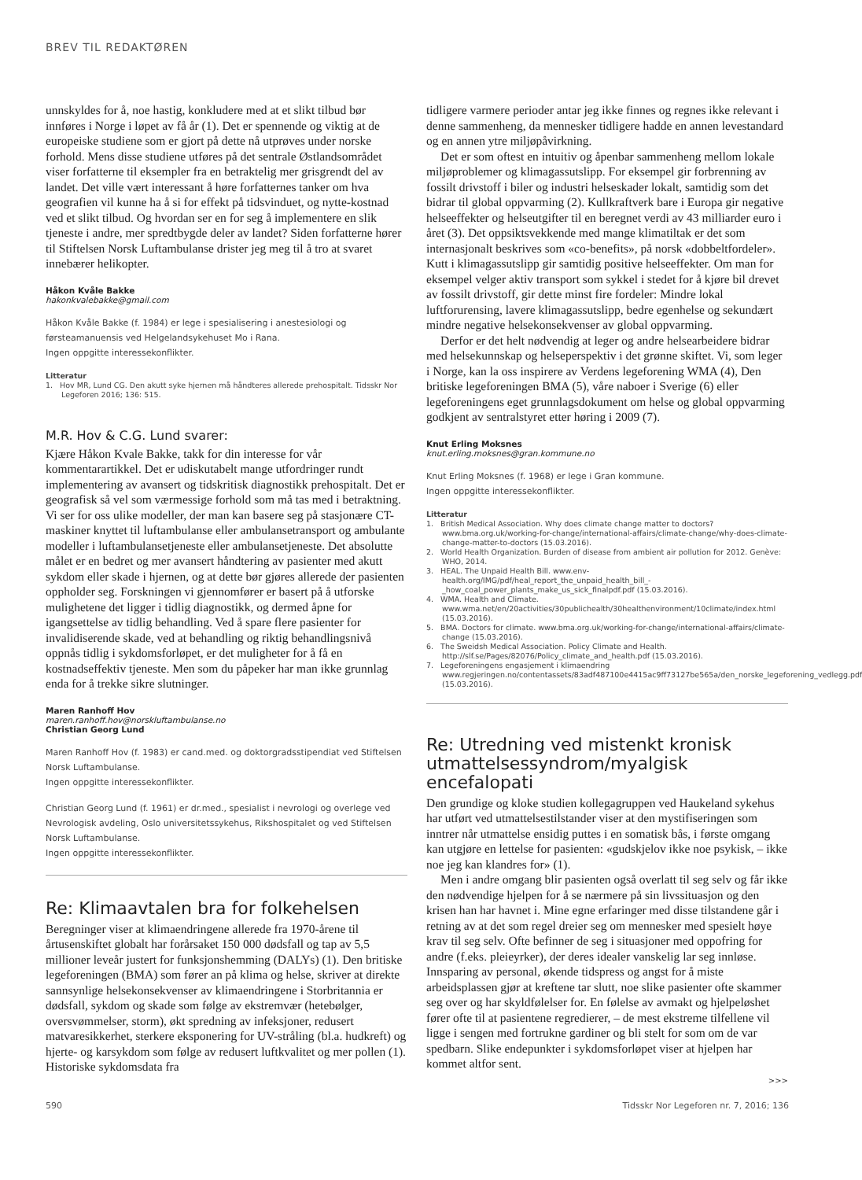BREV TIL REDAKTØREN
unnskyldes for å, noe hastig, konkludere med at et slikt tilbud bør innføres i Norge i løpet av få år (1). Det er spennende og viktig at de europeiske studiene som er gjort på dette nå utprøves under norske forhold. Mens disse studiene utføres på det sentrale Østlandsområdet viser forfatterne til eksempler fra en betraktelig mer grisgrendt del av landet. Det ville vært interessant å høre forfatternes tanker om hva geografien vil kunne ha å si for effekt på tidsvinduet, og nytte-kostnad ved et slikt tilbud. Og hvordan ser en for seg å implementere en slik tjeneste i andre, mer spredtbygde deler av landet? Siden forfatterne hører til Stiftelsen Norsk Luftambulanse drister jeg meg til å tro at svaret innebærer helikopter.
Håkon Kvåle Bakke
hakonkvalebakke@gmail.com
Håkon Kvåle Bakke (f. 1984) er lege i spesialisering i anestesiologi og førsteamanuensis ved Helgelandsykehuset Mo i Rana.
Ingen oppgitte interessekonflikter.
Litteratur
1. Hov MR, Lund CG. Den akutt syke hjernen må håndteres allerede prehospitalt. Tidsskr Nor Legeforen 2016; 136: 515.
M.R. Hov & C.G. Lund svarer:
Kjære Håkon Kvale Bakke, takk for din interesse for vår kommentarartikkel. Det er udiskutabelt mange utfordringer rundt implementering av avansert og tidskritisk diagnostikk prehospitalt. Det er geografisk så vel som værmessige forhold som må tas med i betraktning. Vi ser for oss ulike modeller, der man kan basere seg på stasjonære CT-maskiner knyttet til luftambulanse eller ambulansetransport og ambulante modeller i luftambulansetjeneste eller ambulansetjeneste. Det absolutte målet er en bedret og mer avansert håndtering av pasienter med akutt sykdom eller skade i hjernen, og at dette bør gjøres allerede der pasienten oppholder seg. Forskningen vi gjennomfører er basert på å utforske mulighetene det ligger i tidlig diagnostikk, og dermed åpne for igangsettelse av tidlig behandling. Ved å spare flere pasienter for invalidiserende skade, ved at behandling og riktig behandlingsnivå oppnås tidlig i sykdomsforløpet, er det muligheter for å få en kostnadseffektiv tjeneste. Men som du påpeker har man ikke grunnlag enda for å trekke sikre slutninger.
Maren Ranhoff Hov
maren.ranhoff.hov@norskluftambulanse.no
Christian Georg Lund
Maren Ranhoff Hov (f. 1983) er cand.med. og doktorgradsstipendiat ved Stiftelsen Norsk Luftambulanse.
Ingen oppgitte interessekonflikter.
Christian Georg Lund (f. 1961) er dr.med., spesialist i nevrologi og overlege ved Nevrologisk avdeling, Oslo universitetssykehus, Rikshospitalet og ved Stiftelsen Norsk Luftambulanse.
Ingen oppgitte interessekonflikter.
Re: Klimaavtalen bra for folkehelsen
Beregninger viser at klimaendringene allerede fra 1970-årene til årtusenskiftet globalt har forårsaket 150 000 dødsfall og tap av 5,5 millioner leveår justert for funksjonshemming (DALYs) (1). Den britiske legeforeningen (BMA) som fører an på klima og helse, skriver at direkte sannsynlige helsekonsekvenser av klimaendringene i Storbritannia er dødsfall, sykdom og skade som følge av ekstremvær (hetebølger, oversvømmelser, storm), økt spredning av infeksjoner, redusert matvaresikkerhet, sterkere eksponering for UV-stråling (bl.a. hudkreft) og hjerte- og karsykdom som følge av redusert luftkvalitet og mer pollen (1). Historiske sykdomsdata fra
tidligere varmere perioder antar jeg ikke finnes og regnes ikke relevant i denne sammenheng, da mennesker tidligere hadde en annen levestandard og en annen ytre miljøpåvirkning.
Det er som oftest en intuitiv og åpenbar sammenheng mellom lokale miljøproblemer og klimagassutslipp. For eksempel gir forbrenning av fossilt drivstoff i biler og industri helseskader lokalt, samtidig som det bidrar til global oppvarming (2). Kullkraftverk bare i Europa gir negative helseeffekter og helseutgifter til en beregnet verdi av 43 milliarder euro i året (3). Det oppsiktsvekkende med mange klimatiltak er det som internasjonalt beskrives som «co-benefits», på norsk «dobbeltfordeler». Kutt i klimagassutslipp gir samtidig positive helseeffekter. Om man for eksempel velger aktiv transport som sykkel i stedet for å kjøre bil drevet av fossilt drivstoff, gir dette minst fire fordeler: Mindre lokal luftforurensing, lavere klimagassutslipp, bedre egenhelse og sekundært mindre negative helsekonsekvenser av global oppvarming.
Derfor er det helt nødvendig at leger og andre helsearbeidere bidrar med helsekunnskap og helseperspektiv i det grønne skiftet. Vi, som leger i Norge, kan la oss inspirere av Verdens legeforening WMA (4), Den britiske legeforeningen BMA (5), våre naboer i Sverige (6) eller legeforeningens eget grunnlagsdokument om helse og global oppvarming godkjent av sentralstyret etter høring i 2009 (7).
Knut Erling Moksnes
knut.erling.moksnes@gran.kommune.no
Knut Erling Moksnes (f. 1968) er lege i Gran kommune.
Ingen oppgitte interessekonflikter.
Litteratur
1. British Medical Association. Why does climate change matter to doctors? www.bma.org.uk/working-for-change/international-affairs/climate-change/why-does-climate-change-matter-to-doctors (15.03.2016).
2. World Health Organization. Burden of disease from ambient air pollution for 2012. Genève: WHO, 2014.
3. HEAL. The Unpaid Health Bill. www.env-health.org/IMG/pdf/heal_report_the_unpaid_health_bill_-_how_coal_power_plants_make_us_sick_finalpdf.pdf (15.03.2016).
4. WMA. Health and Climate. www.wma.net/en/20activities/30publichealth/30healthenvironment/10climate/index.html (15.03.2016).
5. BMA. Doctors for climate. www.bma.org.uk/working-for-change/international-affairs/climate-change (15.03.2016).
6. The Sweidsh Medical Association. Policy Climate and Health. http://slf.se/Pages/82076/Policy_climate_and_health.pdf (15.03.2016).
7. Legeforeningens engasjement i klimaendring www.regjeringen.no/contentassets/83adf487100e4415ac9ff73127be565a/den_norske_legeforening_vedlegg.pdf (15.03.2016).
Re: Utredning ved mistenkt kronisk utmattelsessyndrom/myalgisk encefalopati
Den grundige og kloke studien kollegagruppen ved Haukeland sykehus har utført ved utmattelsestilstander viser at den mystifiseringen som inntrer når utmattelse ensidig puttes i en somatisk bås, i første omgang kan utgjøre en lettelse for pasienten: «gudskjelov ikke noe psykisk, – ikke noe jeg kan klandres for» (1).
Men i andre omgang blir pasienten også overlatt til seg selv og får ikke den nødvendige hjelpen for å se nærmere på sin livssituasjon og den krisen han har havnet i. Mine egne erfaringer med disse tilstandene går i retning av at det som regel dreier seg om mennesker med spesielt høye krav til seg selv. Ofte befinner de seg i situasjoner med oppofring for andre (f.eks. pleieyrker), der deres idealer vanskelig lar seg innløse. Innsparing av personal, økende tidspress og angst for å miste arbeidsplassen gjør at kreftene tar slutt, noe slike pasienter ofte skammer seg over og har skyldfølelser for. En følelse av avmakt og hjelpeløshet fører ofte til at pasientene regredierer, – de mest ekstreme tilfellene vil ligge i sengen med fortrukne gardiner og bli stelt for som om de var spedbarn. Slike endepunkter i sykdomsforløpet viser at hjelpen har kommet altfor sent.
>>>
590 Tidsskr Nor Legeforen nr. 7, 2016; 136